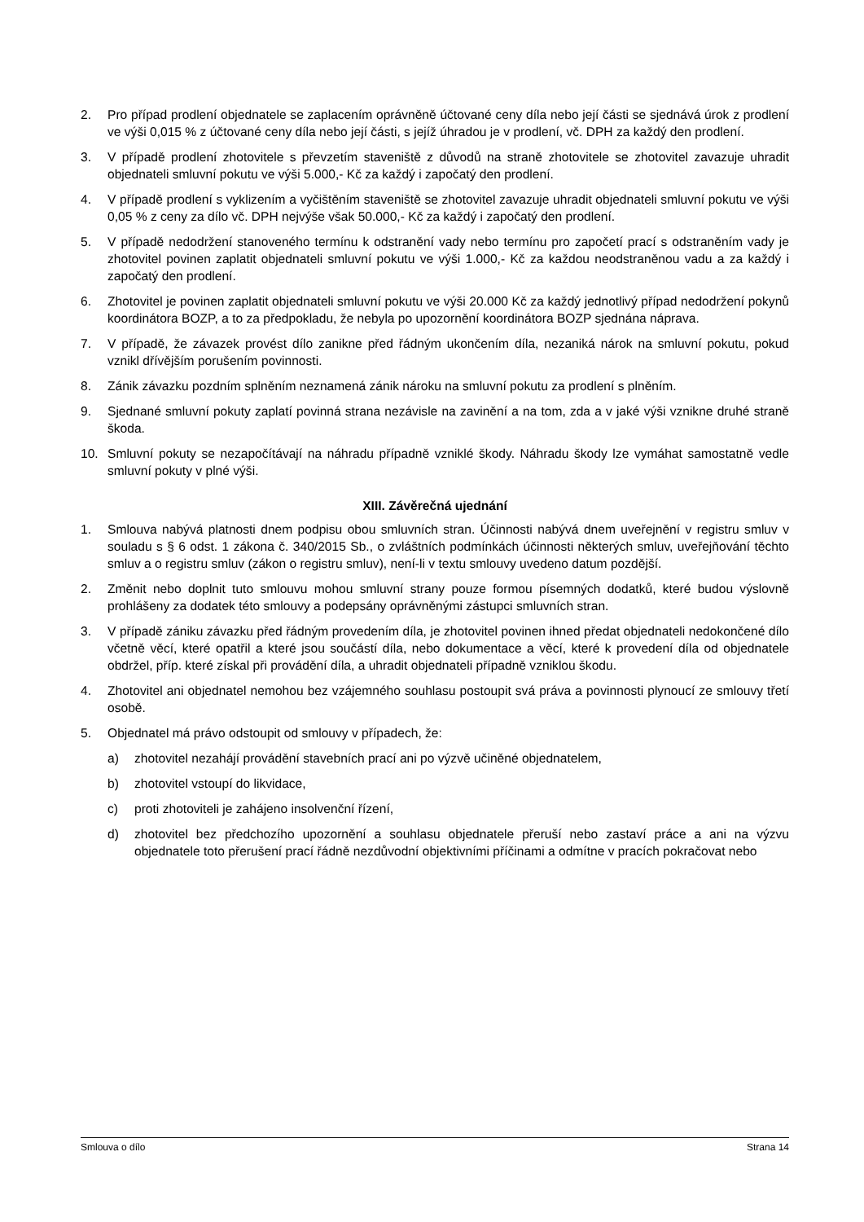2. Pro případ prodlení objednatele se zaplacením oprávněně účtované ceny díla nebo její části se sjednává úrok z prodlení ve výši 0,015 % z účtované ceny díla nebo její části, s jejíž úhradou je v prodlení, vč. DPH za každý den prodlení.
3. V případě prodlení zhotovitele s převzetím staveniště z důvodů na straně zhotovitele se zhotovitel zavazuje uhradit objednateli smluvní pokutu ve výši 5.000,- Kč za každý i započatý den prodlení.
4. V případě prodlení s vyklizením a vyčištěním staveniště se zhotovitel zavazuje uhradit objednateli smluvní pokutu ve výši 0,05 % z ceny za dílo vč. DPH nejvýše však 50.000,- Kč za každý i započatý den prodlení.
5. V případě nedodržení stanoveného termínu k odstranění vady nebo termínu pro započetí prací s odstraněním vady je zhotovitel povinen zaplatit objednateli smluvní pokutu ve výši 1.000,- Kč za každou neodstraněnou vadu a za každý i započatý den prodlení.
6. Zhotovitel je povinen zaplatit objednateli smluvní pokutu ve výši 20.000 Kč za každý jednotlivý případ nedodržení pokynů koordinátora BOZP, a to za předpokladu, že nebyla po upozornění koordinátora BOZP sjednána náprava.
7. V případě, že závazek provést dílo zanikne před řádným ukončením díla, nezaniká nárok na smluvní pokutu, pokud vznikl dřívějším porušením povinnosti.
8. Zánik závazku pozdním splněním neznamená zánik nároku na smluvní pokutu za prodlení s plněním.
9. Sjednané smluvní pokuty zaplatí povinná strana nezávisle na zavinění a na tom, zda a v jaké výši vznikne druhé straně škoda.
10. Smluvní pokuty se nezapočítávají na náhradu případně vzniklé škody. Náhradu škody lze vymáhat samostatně vedle smluvní pokuty v plné výši.
XIII. Závěrečná ujednání
1. Smlouva nabývá platnosti dnem podpisu obou smluvních stran. Účinnosti nabývá dnem uveřejnění v registru smluv v souladu s § 6 odst. 1 zákona č. 340/2015 Sb., o zvláštních podmínkách účinnosti některých smluv, uveřejňování těchto smluv a o registru smluv (zákon o registru smluv), není-li v textu smlouvy uvedeno datum pozdější.
2. Změnit nebo doplnit tuto smlouvu mohou smluvní strany pouze formou písemných dodatků, které budou výslovně prohlášeny za dodatek této smlouvy a podepsány oprávněnými zástupci smluvních stran.
3. V případě zániku závazku před řádným provedením díla, je zhotovitel povinen ihned předat objednateli nedokončené dílo včetně věcí, které opatřil a které jsou součástí díla, nebo dokumentace a věcí, které k provedení díla od objednatele obdržel, příp. které získal při provádění díla, a uhradit objednateli případně vzniklou škodu.
4. Zhotovitel ani objednatel nemohou bez vzájemného souhlasu postoupit svá práva a povinnosti plynoucí ze smlouvy třetí osobě.
5. Objednatel má právo odstoupit od smlouvy v případech, že:
a) zhotovitel nezahájí provádění stavebních prací ani po výzvě učiněné objednatelem,
b) zhotovitel vstoupí do likvidace,
c) proti zhotoviteli je zahájeno insolvenční řízení,
d) zhotovitel bez předchozího upozornění a souhlasu objednatele přeruší nebo zastaví práce a ani na výzvu objednatele toto přerušení prací řádně nezdůvodní objektivními příčinami a odmítne v pracích pokračovat nebo
Smlouva o dílo Strana 14